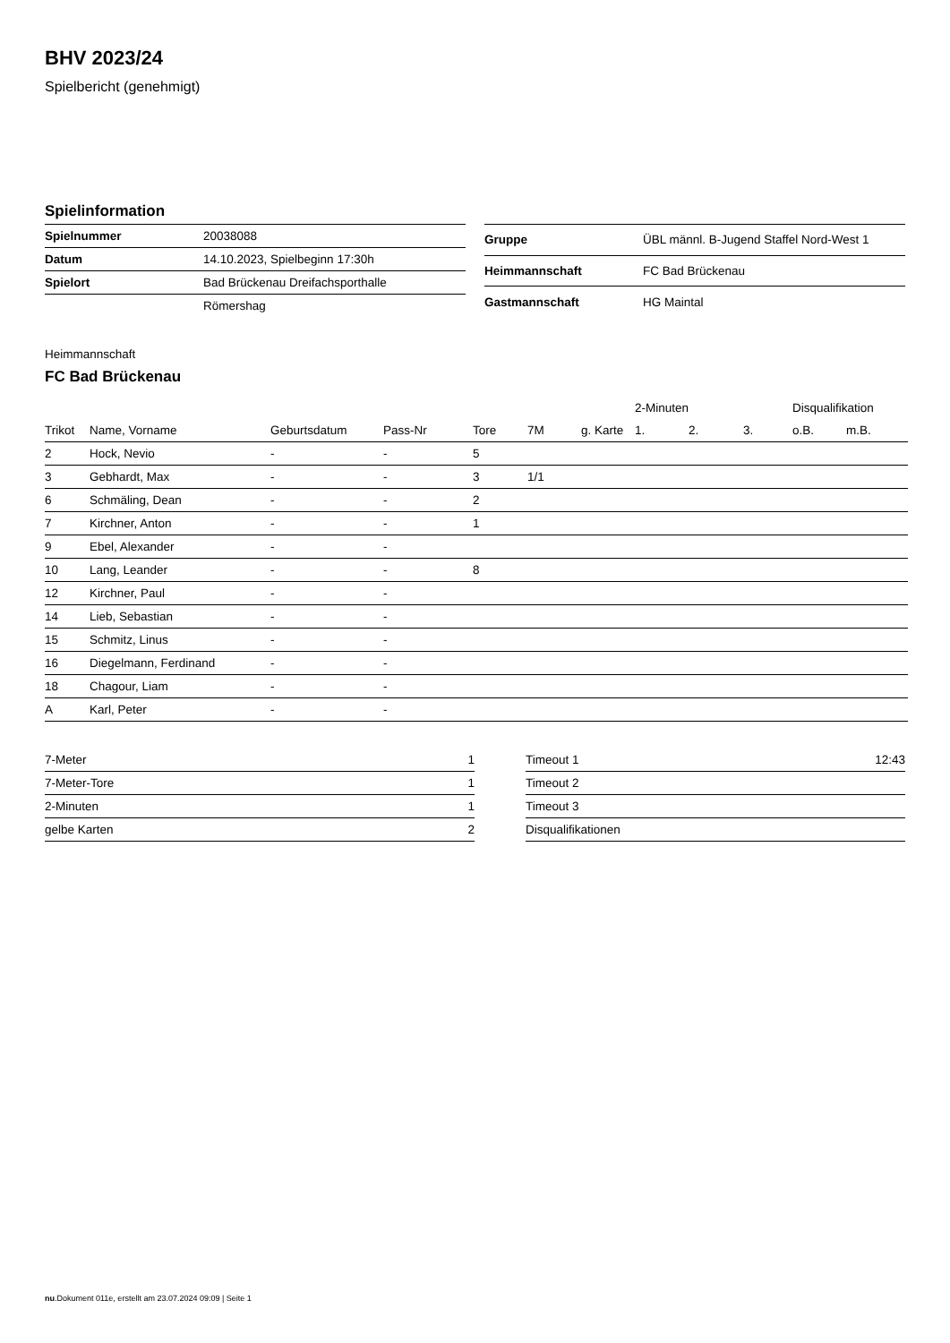BHV 2023/24
Spielbericht (genehmigt)
Spielinformation
| Spielnummer | 20038088 |
| Datum | 14.10.2023, Spielbeginn 17:30h |
| Spielort | Bad Brückenau Dreifachsporthalle |
| | Römershag |
| Gruppe | ÜBL männl. B-Jugend Staffel Nord-West 1 |
| Heimmannschaft | FC Bad Brückenau |
| Gastmannschaft | HG Maintal |
Heimmannschaft
FC Bad Brückenau
| | | | | | | | 2-Minuten | | | Disqualifikation | |
| --- | --- | --- | --- | --- | --- | --- | --- | --- | --- | --- | --- |
| Trikot | Name, Vorname | Geburtsdatum | Pass-Nr | Tore | 7M | g. Karte | 1. | 2. | 3. | o.B. | m.B. |
| 2 | Hock, Nevio | - | - | 5 | | | | | | | |
| 3 | Gebhardt, Max | - | - | 3 | 1/1 | | | | | | |
| 6 | Schmäling, Dean | - | - | 2 | | | | | | | |
| 7 | Kirchner, Anton | - | - | 1 | | | | | | | |
| 9 | Ebel, Alexander | - | - | | | | | | | | |
| 10 | Lang, Leander | - | - | 8 | | | | | | | |
| 12 | Kirchner, Paul | - | - | | | | | | | | |
| 14 | Lieb, Sebastian | - | - | | | | | | | | |
| 15 | Schmitz, Linus | - | - | | | | | | | | |
| 16 | Diegelmann, Ferdinand | - | - | | | | | | | | |
| 18 | Chagour, Liam | - | - | | | | | | | | |
| A | Karl, Peter | - | - | | | | | | | | |
| 7-Meter | 1 |
| 7-Meter-Tore | 1 |
| 2-Minuten | 1 |
| gelbe Karten | 2 |
| Timeout 1 | 12:43 |
| Timeout 2 | |
| Timeout 3 | |
| Disqualifikationen | |
nu.Dokument 011e, erstellt am 23.07.2024 09:09 | Seite 1